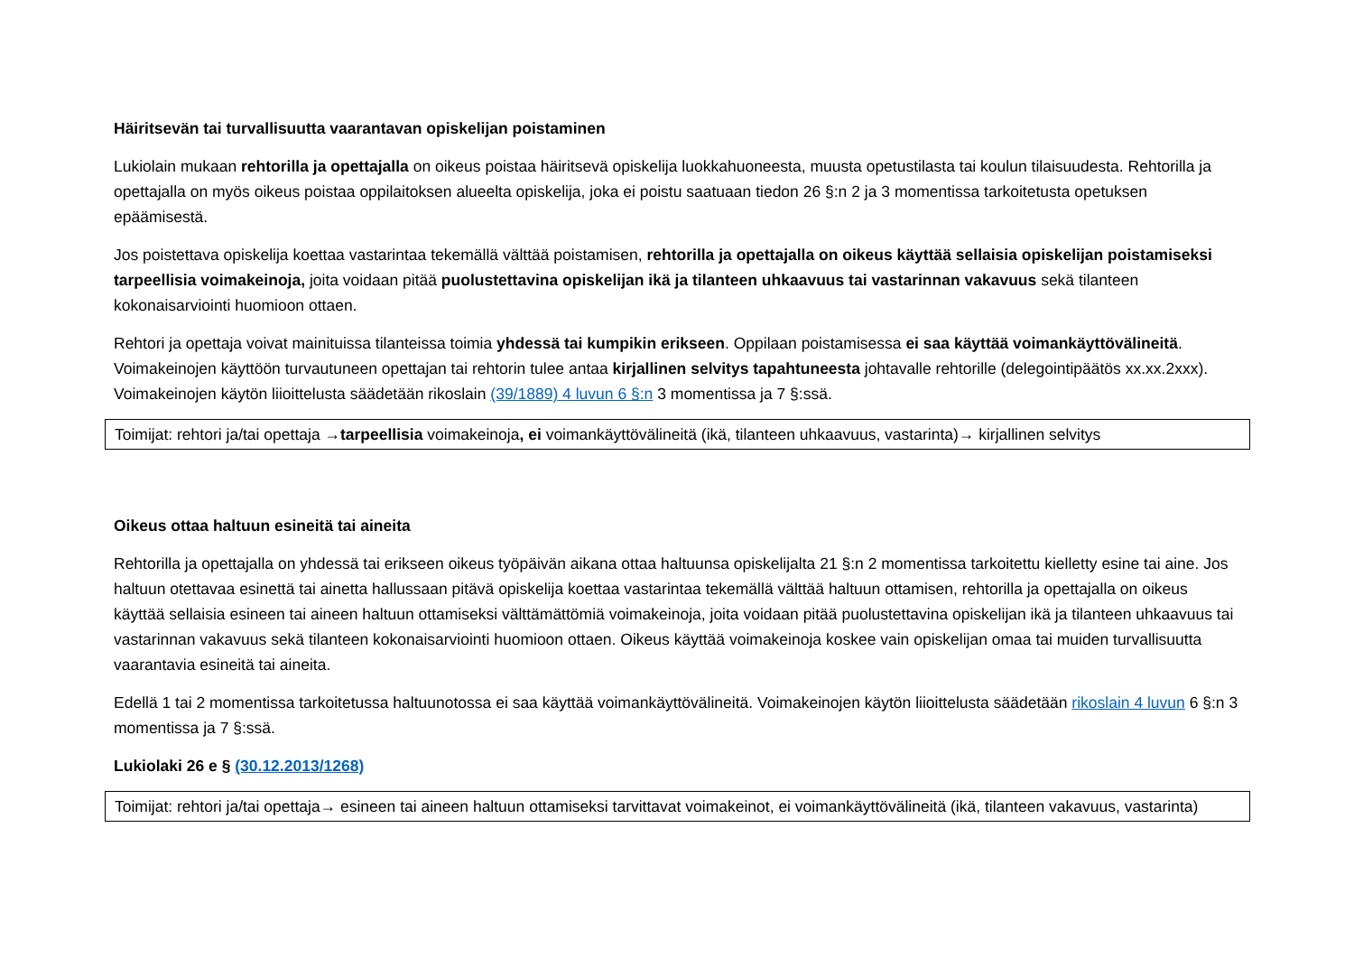Häiritsevän tai turvallisuutta vaarantavan opiskelijan poistaminen
Lukiolain mukaan rehtorilla ja opettajalla on oikeus poistaa häiritsevä opiskelija luokkahuoneesta, muusta opetustilasta tai koulun tilaisuudesta. Rehtorilla ja opettajalla on myös oikeus poistaa oppilaitoksen alueelta opiskelija, joka ei poistu saatuaan tiedon 26 §:n 2 ja 3 momentissa tarkoitetusta opetuksen epäämisestä.
Jos poistettava opiskelija koettaa vastarintaa tekemällä välttää poistamisen, rehtorilla ja opettajalla on oikeus käyttää sellaisia opiskelijan poistamiseksi tarpeellisia voimakeinoja, joita voidaan pitää puolustettavina opiskelijan ikä ja tilanteen uhkaavuus tai vastarinnan vakavuus sekä tilanteen kokonaisarviointi huomioon ottaen.
Rehtori ja opettaja voivat mainituissa tilanteissa toimia yhdessä tai kumpikin erikseen. Oppilaan poistamisessa ei saa käyttää voimankäyttövälineitä. Voimakeinojen käyttöön turvautuneen opettajan tai rehtorin tulee antaa kirjallinen selvitys tapahtuneesta johtavalle rehtorille (delegointipäätös xx.xx.2xxx). Voimakeinojen käytön liioittelusta säädetään rikoslain (39/1889) 4 luvun 6 §:n 3 momentissa ja 7 §:ssä.
Toimijat: rehtori ja/tai opettaja →tarpeellisia voimakeinoja, ei voimankäyttövälineitä (ikä, tilanteen uhkaavuus, vastarinta)→ kirjallinen selvitys
Oikeus ottaa haltuun esineitä tai aineita
Rehtorilla ja opettajalla on yhdessä tai erikseen oikeus työpäivän aikana ottaa haltuunsa opiskelijalta 21 §:n 2 momentissa tarkoitettu kielletty esine tai aine. Jos haltuun otettavaa esinettä tai ainetta hallussaan pitävä opiskelija koettaa vastarintaa tekemällä välttää haltuun ottamisen, rehtorilla ja opettajalla on oikeus käyttää sellaisia esineen tai aineen haltuun ottamiseksi välttämättömiä voimakeinoja, joita voidaan pitää puolustettavina opiskelijan ikä ja tilanteen uhkaavuus tai vastarinnan vakavuus sekä tilanteen kokonaisarviointi huomioon ottaen. Oikeus käyttää voimakeinoja koskee vain opiskelijan omaa tai muiden turvallisuutta vaarantavia esineitä tai aineita.
Edellä 1 tai 2 momentissa tarkoitetussa haltuunotossa ei saa käyttää voimankäyttövälineitä. Voimakeinojen käytön liioittelusta säädetään rikoslain 4 luvun 6 §:n 3 momentissa ja 7 §:ssä.
Lukiolaki 26 e § (30.12.2013/1268)
Toimijat: rehtori ja/tai opettaja→ esineen tai aineen haltuun ottamiseksi tarvittavat voimakeinot, ei voimankäyttövälineitä (ikä, tilanteen vakavuus, vastarinta)